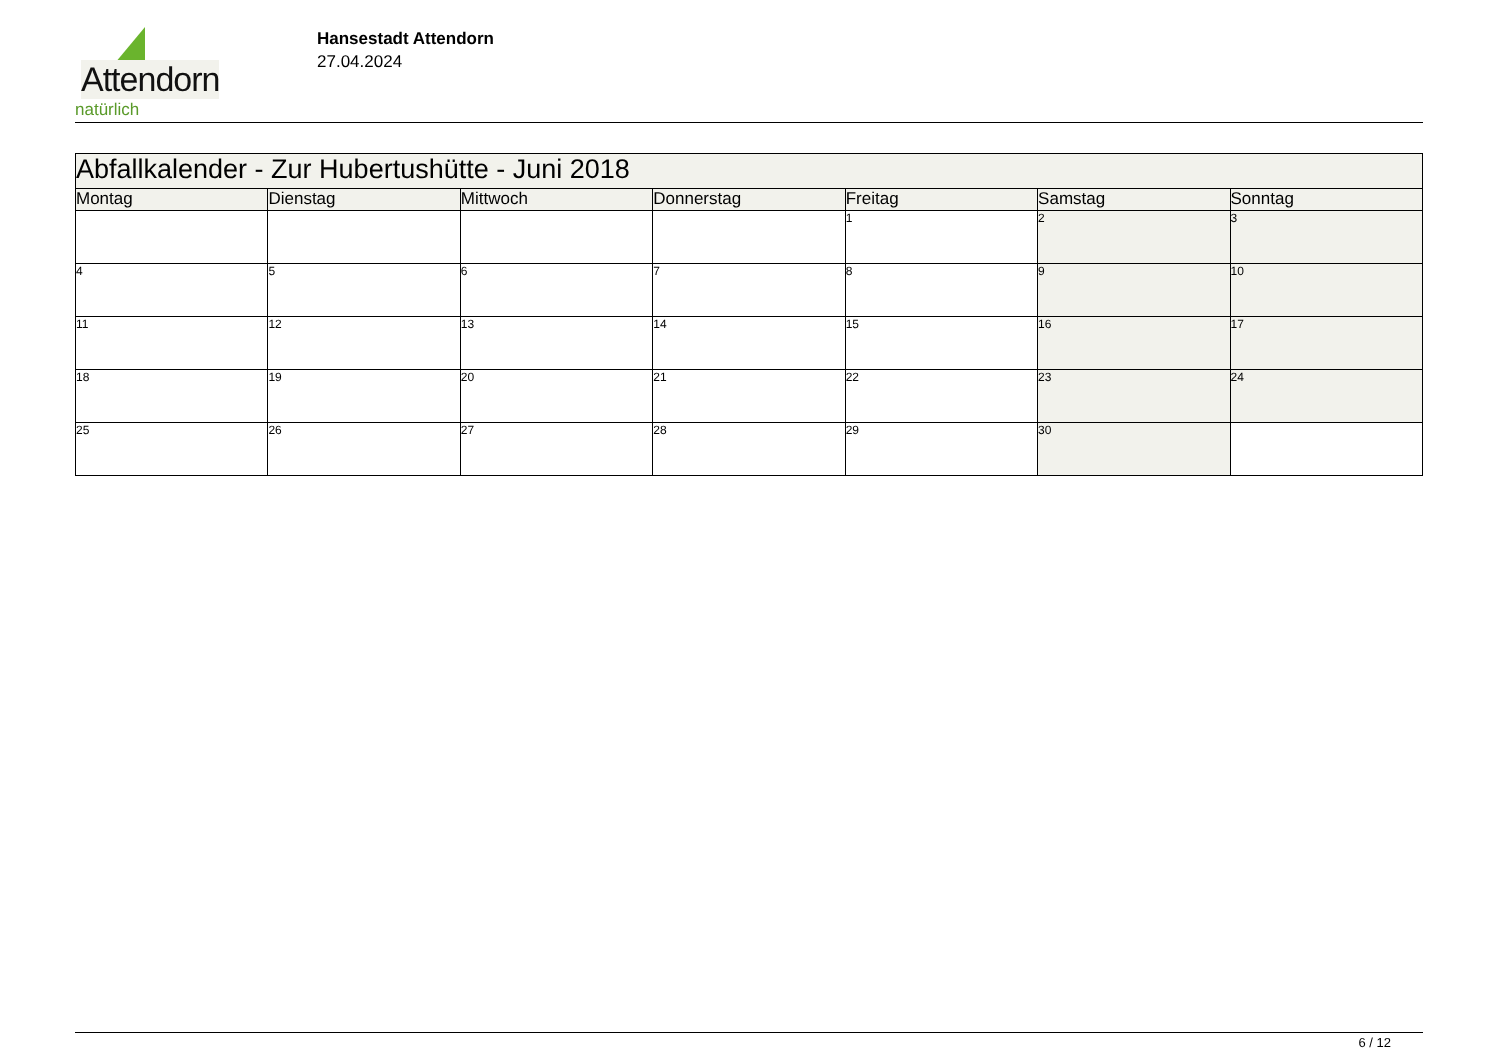Attendorn
natürlich
Hansestadt Attendorn
27.04.2024
| Abfallkalender - Zur Hubertushütte - Juni 2018 | | | | | | |
| Montag | Dienstag | Mittwoch | Donnerstag | Freitag | Samstag | Sonntag |
| | | | | 1 | 2 | 3 |
| 4 | 5 | 6 | 7 | 8 | 9 | 10 |
| 11 | 12 | 13 | 14 | 15 | 16 | 17 |
| 18 | 19 | 20 | 21 | 22 | 23 | 24 |
| 25 | 26 | 27 | 28 | 29 | 30 | |
6 / 12